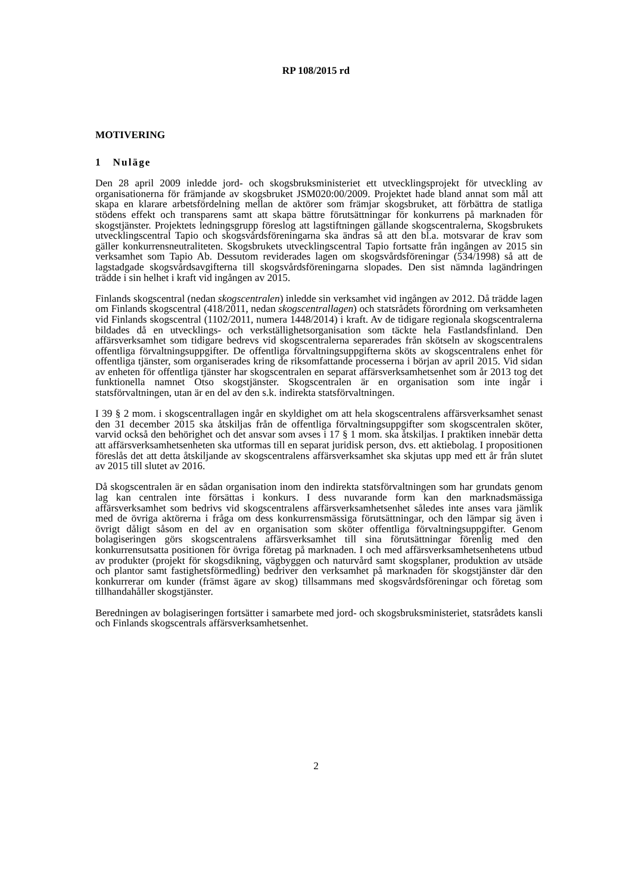RP 108/2015 rd
MOTIVERING
1 Nuläge
Den 28 april 2009 inledde jord- och skogsbruksministeriet ett utvecklingsprojekt för utveckling av organisationerna för främjande av skogsbruket JSM020:00/2009. Projektet hade bland annat som mål att skapa en klarare arbetsfördelning mellan de aktörer som främjar skogsbruket, att förbättra de statliga stödens effekt och transparens samt att skapa bättre förutsättningar för konkurrens på marknaden för skogstjänster. Projektets ledningsgrupp föreslog att lagstiftningen gällande skogscentralerna, Skogsbrukets utvecklingscentral Tapio och skogsvårdsföreningarna ska ändras så att den bl.a. motsvarar de krav som gäller konkurrensneutraliteten. Skogsbrukets utvecklingscentral Tapio fortsatte från ingången av 2015 sin verksamhet som Tapio Ab. Dessutom reviderades lagen om skogsvårdsföreningar (534/1998) så att de lagstadgade skogsvårdsavgifterna till skogsvårdsföreningarna slopades. Den sist nämnda lagändringen trädde i sin helhet i kraft vid ingången av 2015.
Finlands skogscentral (nedan skogscentralen) inledde sin verksamhet vid ingången av 2012. Då trädde lagen om Finlands skogscentral (418/2011, nedan skogscentrallagen) och statsrådets förordning om verksamheten vid Finlands skogscentral (1102/2011, numera 1448/2014) i kraft. Av de tidigare regionala skogscentralerna bildades då en utvecklings- och verkställighetsorganisation som täckte hela Fastlandsfinland. Den affärsverksamhet som tidigare bedrevs vid skogscentralerna separerades från skötseln av skogscentralens offentliga förvaltningsuppgifter. De offentliga förvaltningsuppgifterna sköts av skogscentralens enhet för offentliga tjänster, som organiserades kring de riksomfattande processerna i början av april 2015. Vid sidan av enheten för offentliga tjänster har skogscentralen en separat affärsverksamhetsenhet som år 2013 tog det funktionella namnet Otso skogstjänster. Skogscentralen är en organisation som inte ingår i statsförvaltningen, utan är en del av den s.k. indirekta statsförvaltningen.
I 39 § 2 mom. i skogscentrallagen ingår en skyldighet om att hela skogscentralens affärsverksamhet senast den 31 december 2015 ska åtskiljas från de offentliga förvaltningsuppgifter som skogscentralen sköter, varvid också den behörighet och det ansvar som avses i 17 § 1 mom. ska åtskiljas. I praktiken innebär detta att affärsverksamhetsenheten ska utformas till en separat juridisk person, dvs. ett aktiebolag. I propositionen föreslås det att detta åtskiljande av skogscentralens affärsverksamhet ska skjutas upp med ett år från slutet av 2015 till slutet av 2016.
Då skogscentralen är en sådan organisation inom den indirekta statsförvaltningen som har grundats genom lag kan centralen inte försättas i konkurs. I dess nuvarande form kan den marknadsmässiga affärsverksamhet som bedrivs vid skogscentralens affärsverksamhetsenhet således inte anses vara jämlik med de övriga aktörerna i fråga om dess konkurrensmässiga förutsättningar, och den lämpar sig även i övrigt dåligt såsom en del av en organisation som sköter offentliga förvaltningsuppgifter. Genom bolagiseringen görs skogscentralens affärsverksamhet till sina förutsättningar förenlig med den konkurrensutsatta positionen för övriga företag på marknaden. I och med affärsverksamhetsenhetens utbud av produkter (projekt för skogsdikning, vägbyggen och naturvård samt skogsplaner, produktion av utsäde och plantor samt fastighetsförmedling) bedriver den verksamhet på marknaden för skogstjänster där den konkurrerar om kunder (främst ägare av skog) tillsammans med skogsvårdsföreningar och företag som tillhandahåller skogstjänster.
Beredningen av bolagiseringen fortsätter i samarbete med jord- och skogsbruksministeriet, statsrådets kansli och Finlands skogscentrals affärsverksamhetsenhet.
2